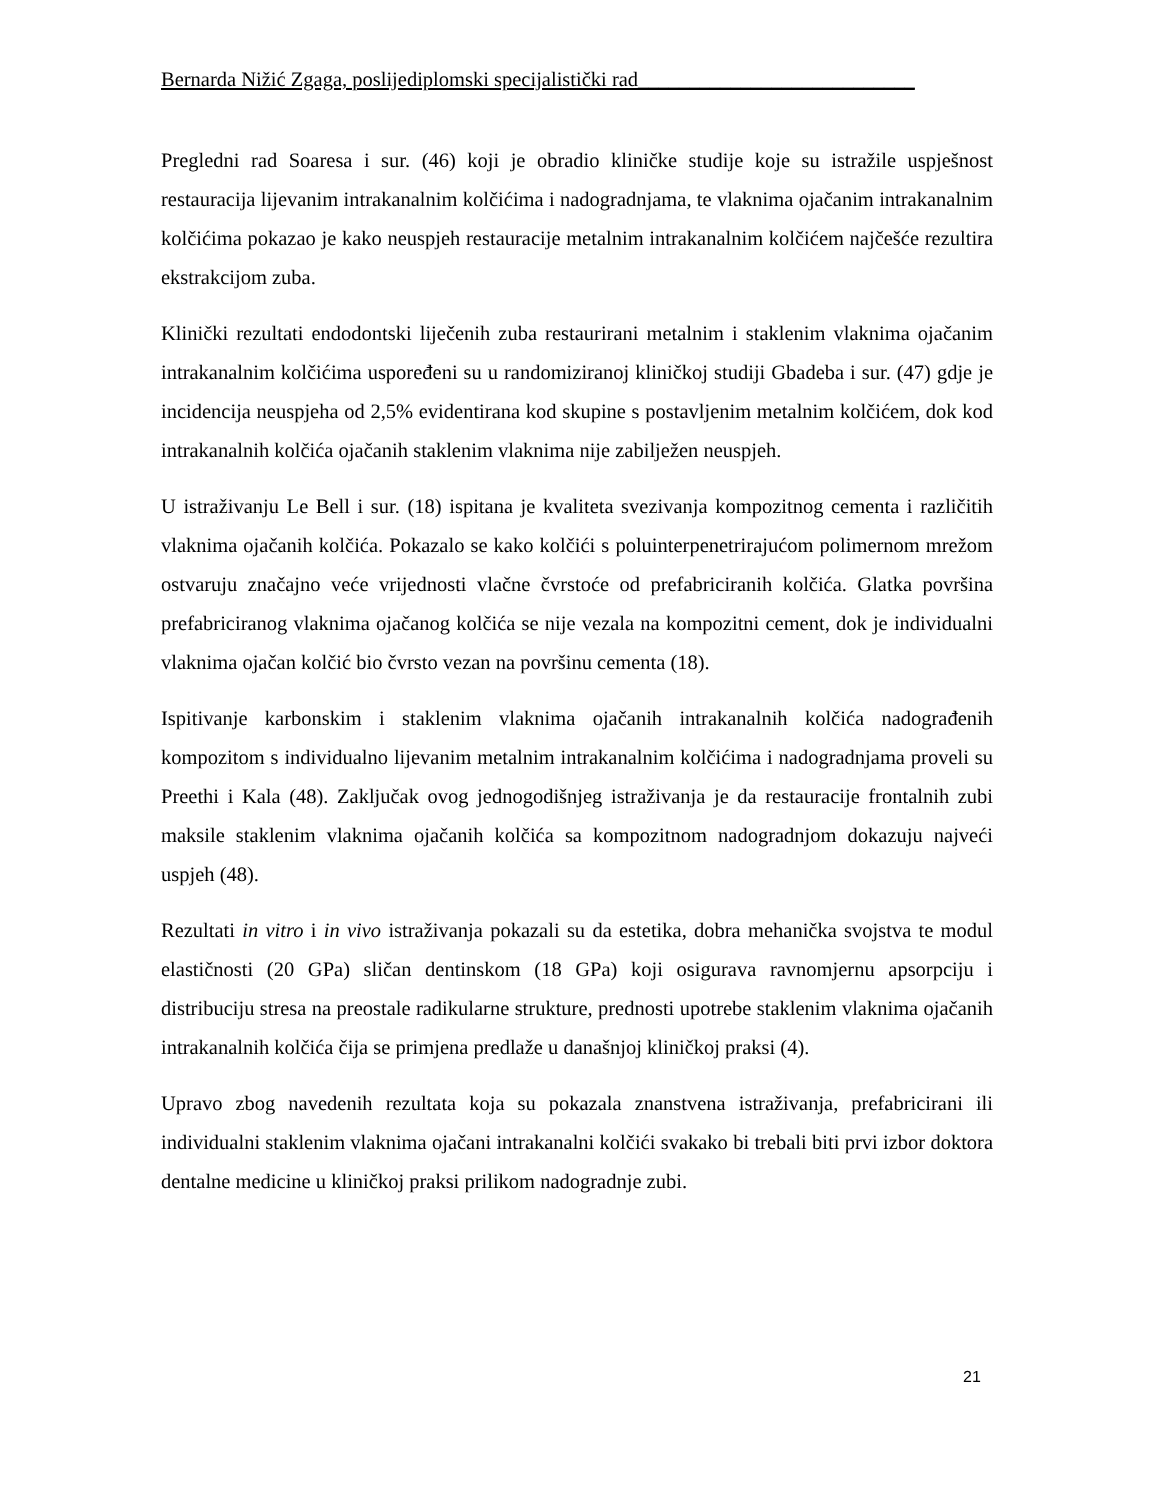Bernarda Nižić Zgaga, poslijediplomski specijalistički rad___________________________
Pregledni rad Soaresa i sur. (46) koji je obradio kliničke studije koje su istražile uspješnost restauracija lijevanim intrakanalnim kolčićima i nadogradnjama, te vlaknima ojačanim intrakanalnim kolčićima pokazao je kako neuspjeh restauracije metalnim intrakanalnim kolčićem najčešće rezultira ekstrakcijom zuba.
Klinički rezultati endodontski liječenih zuba restaurirani metalnim i staklenim vlaknima ojačanim intrakanalnim kolčićima uspoređeni su u randomiziranoj kliničkoj studiji Gbadeba i sur. (47) gdje je incidencija neuspjeha od 2,5% evidentirana kod skupine s postavljenim metalnim kolčićem, dok kod intrakanalnih kolčića ojačanih staklenim vlaknima nije zabilježen neuspjeh.
U istraživanju Le Bell i sur. (18) ispitana je kvaliteta svezivanja kompozitnog cementa i različitih vlaknima ojačanih kolčića. Pokazalo se kako kolčići s poluinterpenetrirajućom polimernom mrežom ostvaruju značajno veće vrijednosti vlačne čvrstoće od prefabriciranih kolčića. Glatka površina prefabriciranog vlaknima ojačanog kolčića se nije vezala na kompozitni cement, dok je individualni vlaknima ojačan kolčić bio čvrsto vezan na površinu cementa (18).
Ispitivanje karbonskim i staklenim vlaknima ojačanih intrakanalnih kolčića nadograđenih kompozitom s individualno lijevanim metalnim intrakanalnim kolčićima i nadogradnjama proveli su Preethi i Kala (48). Zaključak ovog jednogodišnjeg istraživanja je da restauracije frontalnih zubi maksile staklenim vlaknima ojačanih kolčića sa kompozitnom nadogradnjom dokazuju najveći uspjeh (48).
Rezultati in vitro i in vivo istraživanja pokazali su da estetika, dobra mehanička svojstva te modul elastičnosti (20 GPa) sličan dentinskom (18 GPa) koji osigurava ravnomjernu apsorpciju i distribuciju stresa na preostale radikularne strukture, prednosti upotrebe staklenim vlaknima ojačanih intrakanalnih kolčića čija se primjena predlaže u današnjoj kliničkoj praksi (4).
Upravo zbog navedenih rezultata koja su pokazala znanstvena istraživanja, prefabricirani ili individualni staklenim vlaknima ojačani intrakanalni kolčići svakako bi trebali biti prvi izbor doktora dentalne medicine u kliničkoj praksi prilikom nadogradnje zubi.
21